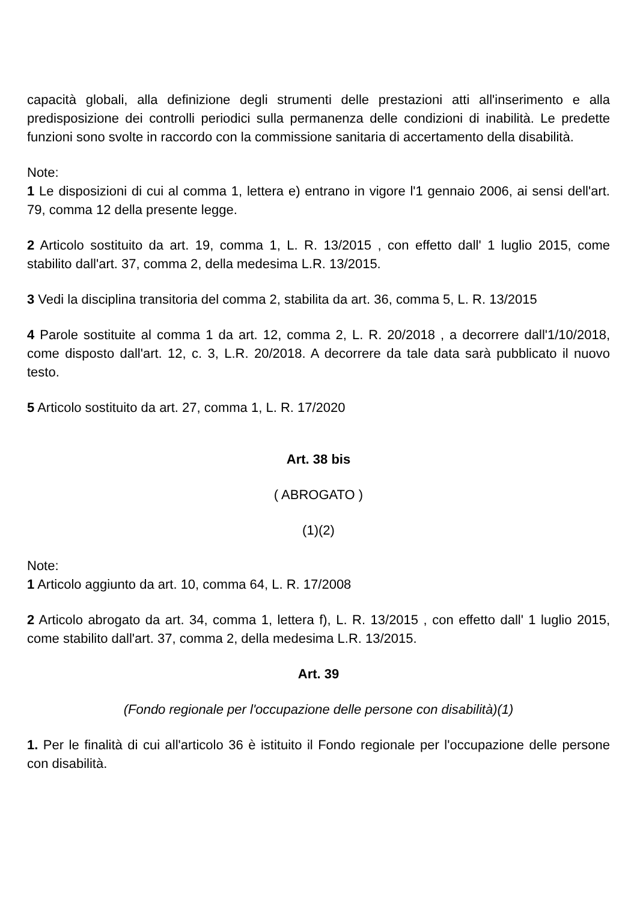capacità globali, alla definizione degli strumenti delle prestazioni atti all'inserimento e alla predisposizione dei controlli periodici sulla permanenza delle condizioni di inabilità. Le predette funzioni sono svolte in raccordo con la commissione sanitaria di accertamento della disabilità.
Note:
1 Le disposizioni di cui al comma 1, lettera e) entrano in vigore l'1 gennaio 2006, ai sensi dell'art. 79, comma 12 della presente legge.
2 Articolo sostituito da art. 19, comma 1, L. R. 13/2015 , con effetto dall' 1 luglio 2015, come stabilito dall'art. 37, comma 2, della medesima L.R. 13/2015.
3 Vedi la disciplina transitoria del comma 2, stabilita da art. 36, comma 5, L. R. 13/2015
4 Parole sostituite al comma 1 da art. 12, comma 2, L. R. 20/2018 , a decorrere dall'1/10/2018, come disposto dall'art. 12, c. 3, L.R. 20/2018. A decorrere da tale data sarà pubblicato il nuovo testo.
5 Articolo sostituito da art. 27, comma 1, L. R. 17/2020
Art. 38 bis
( ABROGATO )
(1)(2)
Note:
1 Articolo aggiunto da art. 10, comma 64, L. R. 17/2008
2 Articolo abrogato da art. 34, comma 1, lettera f), L. R. 13/2015 , con effetto dall' 1 luglio 2015, come stabilito dall'art. 37, comma 2, della medesima L.R. 13/2015.
Art. 39
(Fondo regionale per l'occupazione delle persone con disabilità)(1)
1. Per le finalità di cui all'articolo 36 è istituito il Fondo regionale per l'occupazione delle persone con disabilità.